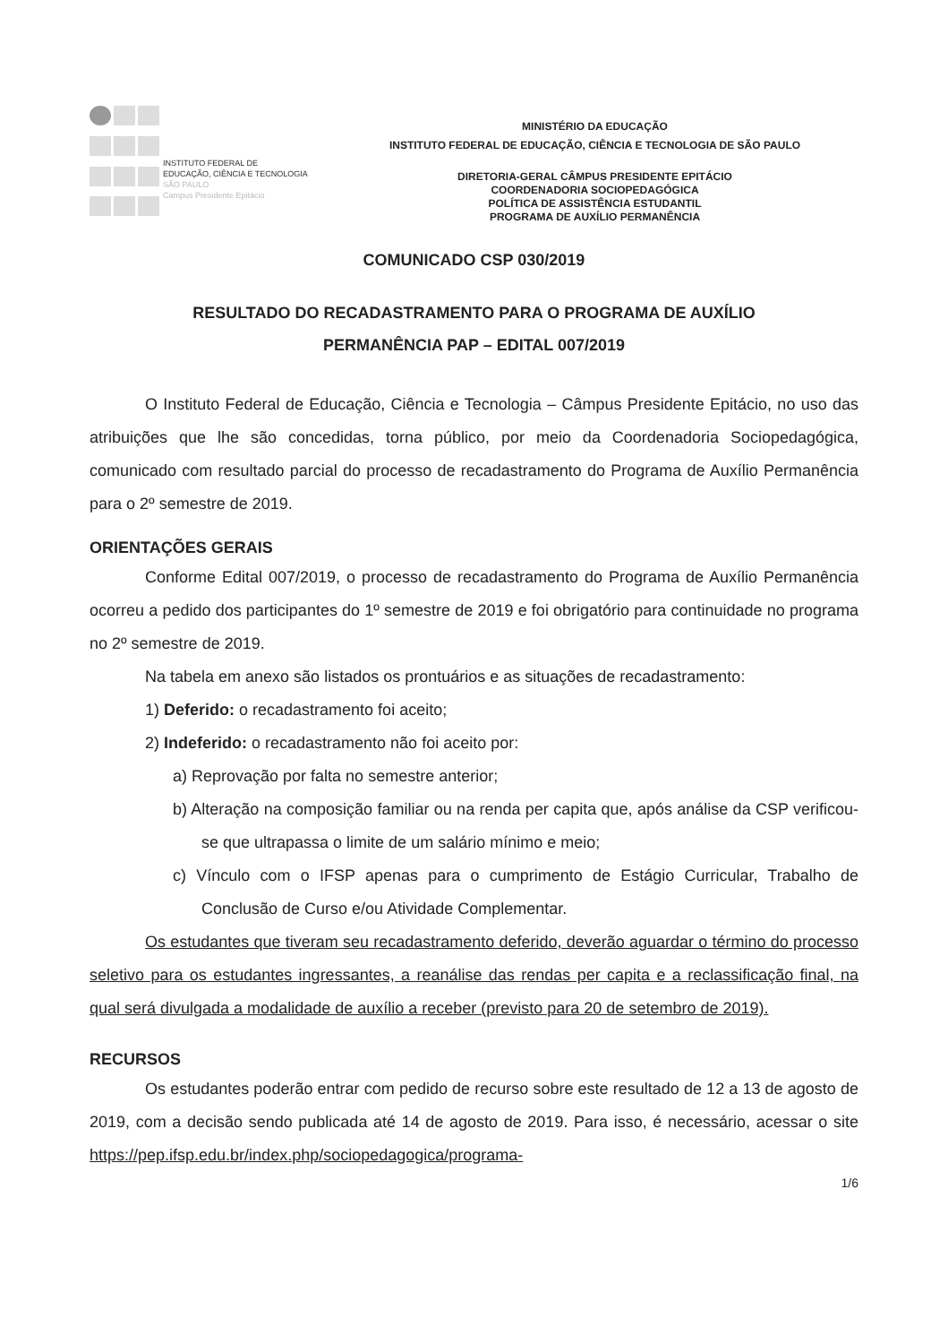INSTITUTO FEDERAL DE
EDUCAÇÃO, CIÊNCIA E TECNOLOGIA
SÃO PAULO
Campus Presidente Epitácio
MINISTÉRIO DA EDUCAÇÃO
INSTITUTO FEDERAL DE EDUCAÇÃO, CIÊNCIA E TECNOLOGIA DE SÃO PAULO
DIRETORIA-GERAL CÂMPUS PRESIDENTE EPITÁCIO
COORDENADORIA SOCIOPEDAGÓGICA
POLÍTICA DE ASSISTÊNCIA ESTUDANTIL
PROGRAMA DE AUXÍLIO PERMANÊNCIA
COMUNICADO CSP 030/2019
RESULTADO DO RECADASTRAMENTO PARA O PROGRAMA DE AUXÍLIO
PERMANÊNCIA PAP – EDITAL 007/2019
O Instituto Federal de Educação, Ciência e Tecnologia – Câmpus Presidente Epitácio, no uso das atribuições que lhe são concedidas, torna público, por meio da Coordenadoria Sociopedagógica, comunicado com resultado parcial do processo de recadastramento do Programa de Auxílio Permanência para o 2º semestre de 2019.
ORIENTAÇÕES GERAIS
Conforme Edital 007/2019, o processo de recadastramento do Programa de Auxílio Permanência ocorreu a pedido dos participantes do 1º semestre de 2019 e foi obrigatório para continuidade no programa no 2º semestre de 2019.
Na tabela em anexo são listados os prontuários e as situações de recadastramento:
1) Deferido: o recadastramento foi aceito;
2) Indeferido: o recadastramento não foi aceito por:
a) Reprovação por falta no semestre anterior;
b) Alteração na composição familiar ou na renda per capita que, após análise da CSP verificou-se que ultrapassa o limite de um salário mínimo e meio;
c) Vínculo com o IFSP apenas para o cumprimento de Estágio Curricular, Trabalho de Conclusão de Curso e/ou Atividade Complementar.
Os estudantes que tiveram seu recadastramento deferido, deverão aguardar o término do processo seletivo para os estudantes ingressantes, a reanálise das rendas per capita e a reclassificação final, na qual será divulgada a modalidade de auxílio a receber (previsto para 20 de setembro de 2019).
RECURSOS
Os estudantes poderão entrar com pedido de recurso sobre este resultado de 12 a 13 de agosto de 2019, com a decisão sendo publicada até 14 de agosto de 2019. Para isso, é necessário, acessar o site https://pep.ifsp.edu.br/index.php/sociopedagogica/programa-
1/6